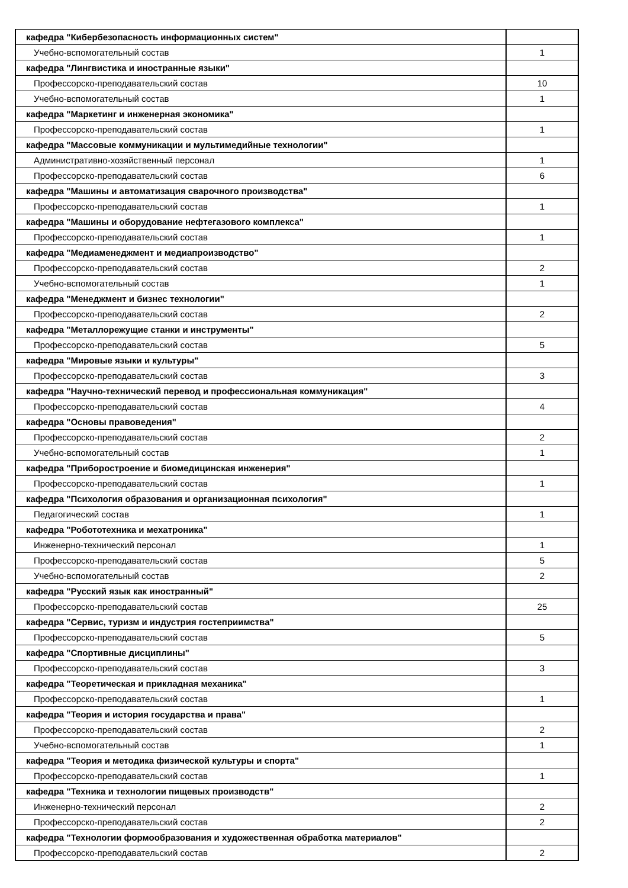| кафедра "Кибербезопасность информационных систем" | |
| Учебно-вспомогательный состав | 1 |
| кафедра "Лингвистика и иностранные языки" | |
| Профессорско-преподавательский состав | 10 |
| Учебно-вспомогательный состав | 1 |
| кафедра "Маркетинг и инженерная экономика" | |
| Профессорско-преподавательский состав | 1 |
| кафедра "Массовые коммуникации и мультимедийные технологии" | |
| Административно-хозяйственный персонал | 1 |
| Профессорско-преподавательский состав | 6 |
| кафедра "Машины и автоматизация сварочного производства" | |
| Профессорско-преподавательский состав | 1 |
| кафедра "Машины и оборудование нефтегазового комплекса" | |
| Профессорско-преподавательский состав | 1 |
| кафедра "Медиаменеджмент и медиапроизводство" | |
| Профессорско-преподавательский состав | 2 |
| Учебно-вспомогательный состав | 1 |
| кафедра "Менеджмент и бизнес технологии" | |
| Профессорско-преподавательский состав | 2 |
| кафедра "Металлорежущие станки и инструменты" | |
| Профессорско-преподавательский состав | 5 |
| кафедра "Мировые языки и культуры" | |
| Профессорско-преподавательский состав | 3 |
| кафедра "Научно-технический перевод и профессиональная коммуникация" | |
| Профессорско-преподавательский состав | 4 |
| кафедра "Основы правоведения" | |
| Профессорско-преподавательский состав | 2 |
| Учебно-вспомогательный состав | 1 |
| кафедра "Приборостроение и биомедицинская инженерия" | |
| Профессорско-преподавательский состав | 1 |
| кафедра "Психология образования и организационная психология" | |
| Педагогический состав | 1 |
| кафедра "Робототехника и мехатроника" | |
| Инженерно-технический персонал | 1 |
| Профессорско-преподавательский состав | 5 |
| Учебно-вспомогательный состав | 2 |
| кафедра "Русский язык как иностранный" | |
| Профессорско-преподавательский состав | 25 |
| кафедра "Сервис, туризм и индустрия гостеприимства" | |
| Профессорско-преподавательский состав | 5 |
| кафедра "Спортивные дисциплины" | |
| Профессорско-преподавательский состав | 3 |
| кафедра "Теоретическая и прикладная механика" | |
| Профессорско-преподавательский состав | 1 |
| кафедра "Теория и история государства и права" | |
| Профессорско-преподавательский состав | 2 |
| Учебно-вспомогательный состав | 1 |
| кафедра "Теория и методика физической культуры и спорта" | |
| Профессорско-преподавательский состав | 1 |
| кафедра "Техника и технологии пищевых производств" | |
| Инженерно-технический персонал | 2 |
| Профессорско-преподавательский состав | 2 |
| кафедра "Технологии формообразования и художественная обработка материалов" | |
| Профессорско-преподавательский состав | 2 |